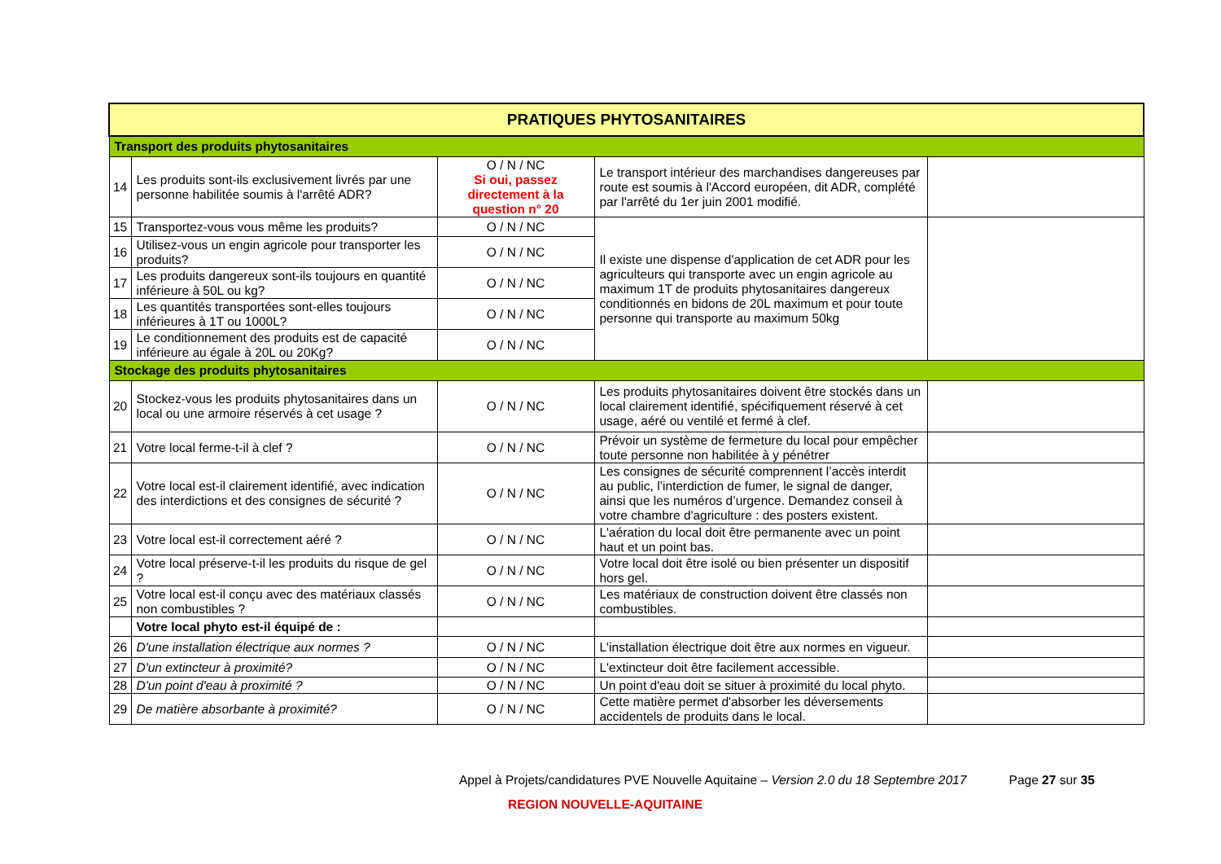| PRATIQUES PHYTOSANITAIRES | | | | |
| --- | --- | --- | --- | --- |
| Transport des produits phytosanitaires | | | | |
| 14 | Les produits sont-ils exclusivement livrés par une personne habilitée soumis à l'arrêté ADR? | O / N / NC Si oui, passez directement à la question n° 20 | Le transport intérieur des marchandises dangereuses par route est soumis à l'Accord européen, dit ADR, complété par l'arrêté du 1er juin 2001 modifié. | |
| 15 | Transportez-vous vous même les produits? | O / N / NC | Il existe une dispense d'application de cet ADR pour les agriculteurs qui transporte avec un engin agricole au maximum 1T de produits phytosanitaires dangereux conditionnés en bidons de 20L maximum et pour toute personne qui transporte au maximum 50kg | |
| 16 | Utilisez-vous un engin agricole pour transporter les produits? | O / N / NC | | |
| 17 | Les produits dangereux sont-ils toujours en quantité inférieure à 50L ou kg? | O / N / NC | | |
| 18 | Les quantités transportées sont-elles toujours inférieures à 1T ou 1000L? | O / N / NC | | |
| 19 | Le conditionnement des produits est de capacité inférieure au égale à 20L ou 20Kg? | O / N / NC | | |
| Stockage des produits phytosanitaires | | | | |
| 20 | Stockez-vous les produits phytosanitaires dans un local ou une armoire réservés à cet usage ? | O / N / NC | Les produits phytosanitaires doivent être stockés dans un local clairement identifié, spécifiquement réservé à cet usage, aéré ou ventilé et fermé à clef. | |
| 21 | Votre local ferme-t-il à clef ? | O / N / NC | Prévoir un système de fermeture du local pour empêcher toute personne non habilitée à y pénétrer | |
| 22 | Votre local est-il clairement identifié, avec indication des interdictions et des consignes de sécurité ? | O / N / NC | Les consignes de sécurité comprennent l’accès interdit au public, l’interdiction de fumer, le signal de danger, ainsi que les numéros d’urgence. Demandez conseil à votre chambre d'agriculture : des posters existent. | |
| 23 | Votre local est-il correctement aéré ? | O / N / NC | L'aération du local doit être permanente avec un point haut et un point bas. | |
| 24 | Votre local préserve-t-il les produits du risque de gel ? | O / N / NC | Votre local doit être isolé ou bien présenter un dispositif hors gel. | |
| 25 | Votre local est-il conçu avec des matériaux classés non combustibles ? | O / N / NC | Les matériaux de construction doivent être classés non combustibles. | |
| | Votre local phyto est-il équipé de : | | | |
| 26 | D'une installation électrique aux normes ? | O / N / NC | L'installation électrique doit être aux normes en vigueur. | |
| 27 | D'un extincteur à proximité? | O / N / NC | L'extincteur doit être facilement accessible. | |
| 28 | D'un point d'eau à proximité ? | O / N / NC | Un point d'eau doit se situer à proximité du local phyto. | |
| 29 | De matière absorbante à proximité? | O / N / NC | Cette matière permet d'absorber les déversements accidentels de produits dans le local. | |
Appel à Projets/candidatures PVE Nouvelle Aquitaine – Version 2.0 du 18 Septembre 2017 Page 27 sur 35
REGION NOUVELLE-AQUITAINE